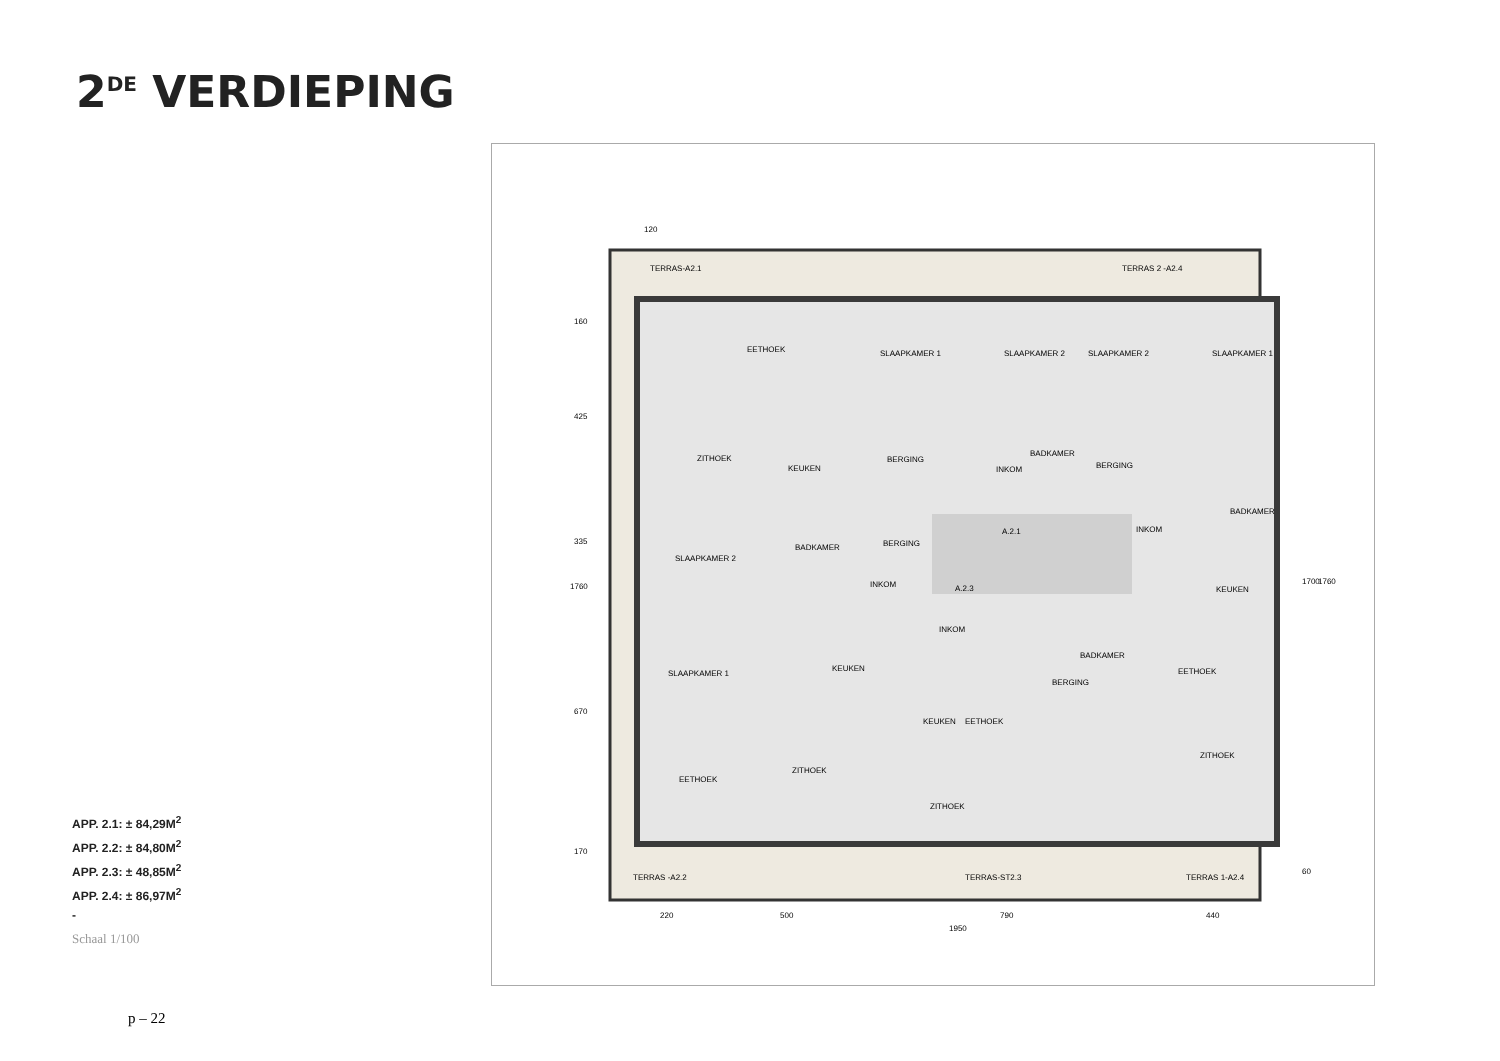2<sup>DE</sup> VERDIEPING
APP. 2.1: ± 84,29M<sup>2</sup>
APP. 2.2: ± 84,80M<sup>2</sup>
APP. 2.3: ± 48,85M<sup>2</sup>
APP. 2.4: ± 86,97M<sup>2</sup>
-
Schaal 1/100
TERRAS-A2.1
TERRAS 2 -A2.4
EETHOEK
SLAAPKAMER 1
SLAAPKAMER 2
SLAAPKAMER 2
SLAAPKAMER 1
ZITHOEK
KEUKEN
BERGING
INKOM
BADKAMER
BERGING
BADKAMER
SLAAPKAMER 2
BADKAMER
BERGING
A.2.1
INKOM
INKOM
A.2.3
KEUKEN
INKOM
KEUKEN
BADKAMER
SLAAPKAMER 1
BERGING
EETHOEK
KEUKEN
EETHOEK
EETHOEK
ZITHOEK
ZITHOEK
ZITHOEK
TERRAS -A2.2
TERRAS-ST2.3
TERRAS 1-A2.4
120
220
500
790
440
1950
160
425
335
1760
670
170
1700
1760
60
p – 22